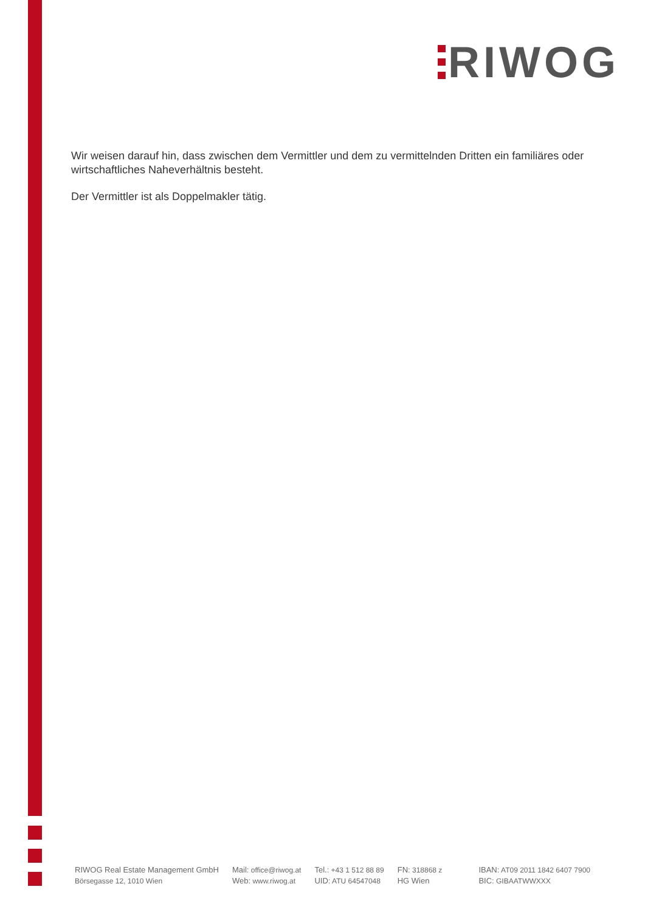RIWOG
Wir weisen darauf hin, dass zwischen dem Vermittler und dem zu vermittelnden Dritten ein familiäres oder wirtschaftliches Naheverhältnis besteht.
Der Vermittler ist als Doppelmakler tätig.
RIWOG Real Estate Management GmbH
Börsegasse 12, 1010 Wien
Mail: office@riwog.at
Web: www.riwog.at
Tel.: +43 1 512 88 89
UID: ATU 64547048
FN: 318868 z
HG Wien
IBAN: AT09 2011 1842 6407 7900
BIC: GIBAATWWXXX